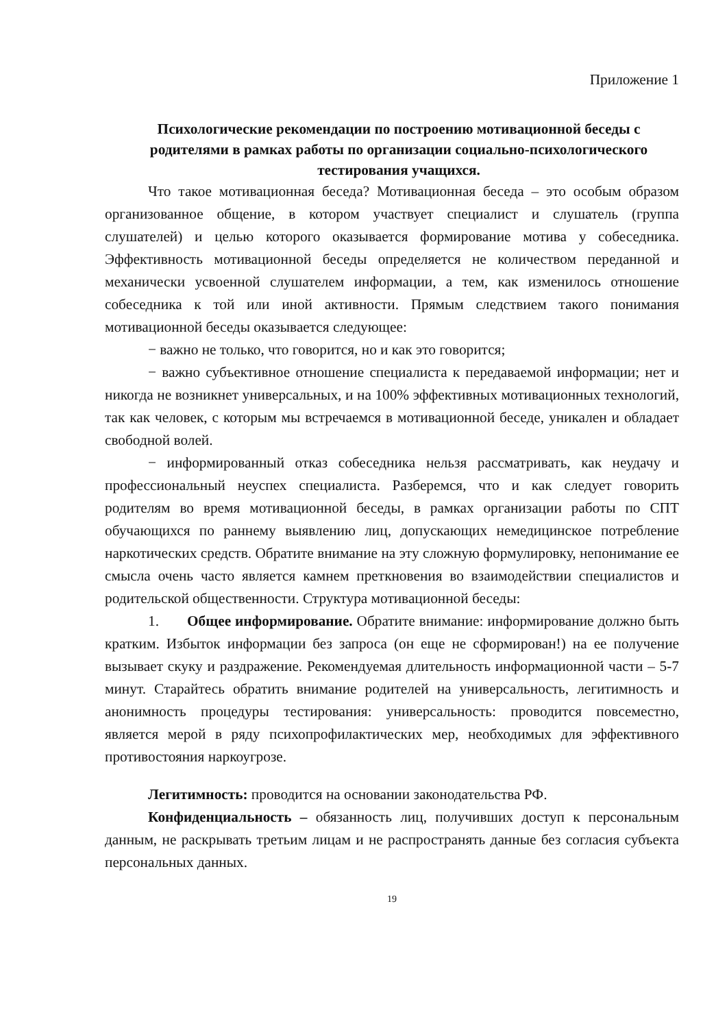Приложение 1
Психологические рекомендации по построению мотивационной беседы с родителями в рамках работы по организации социально-психологического тестирования учащихся.
Что такое мотивационная беседа? Мотивационная беседа – это особым образом организованное общение, в котором участвует специалист и слушатель (группа слушателей) и целью которого оказывается формирование мотива у собеседника. Эффективность мотивационной беседы определяется не количеством переданной и механически усвоенной слушателем информации, а тем, как изменилось отношение собеседника к той или иной активности. Прямым следствием такого понимания мотивационной беседы оказывается следующее:
− важно не только, что говорится, но и как это говорится;
− важно субъективное отношение специалиста к передаваемой информации; нет и никогда не возникнет универсальных, и на 100% эффективных мотивационных технологий, так как человек, с которым мы встречаемся в мотивационной беседе, уникален и обладает свободной волей.
− информированный отказ собеседника нельзя рассматривать, как неудачу и профессиональный неуспех специалиста. Разберемся, что и как следует говорить родителям во время мотивационной беседы, в рамках организации работы по СПТ обучающихся по раннему выявлению лиц, допускающих немедицинское потребление наркотических средств. Обратите внимание на эту сложную формулировку, непонимание ее смысла очень часто является камнем преткновения во взаимодействии специалистов и родительской общественности. Структура мотивационной беседы:
1. Общее информирование. Обратите внимание: информирование должно быть кратким. Избыток информации без запроса (он еще не сформирован!) на ее получение вызывает скуку и раздражение. Рекомендуемая длительность информационной части – 5-7 минут. Старайтесь обратить внимание родителей на универсальность, легитимность и анонимность процедуры тестирования: универсальность: проводится повсеместно, является мерой в ряду психопрофилактических мер, необходимых для эффективного противостояния наркоугрозе.
Легитимность: проводится на основании законодательства РФ.
Конфиденциальность – обязанность лиц, получивших доступ к персональным данным, не раскрывать третьим лицам и не распространять данные без согласия субъекта персональных данных.
19